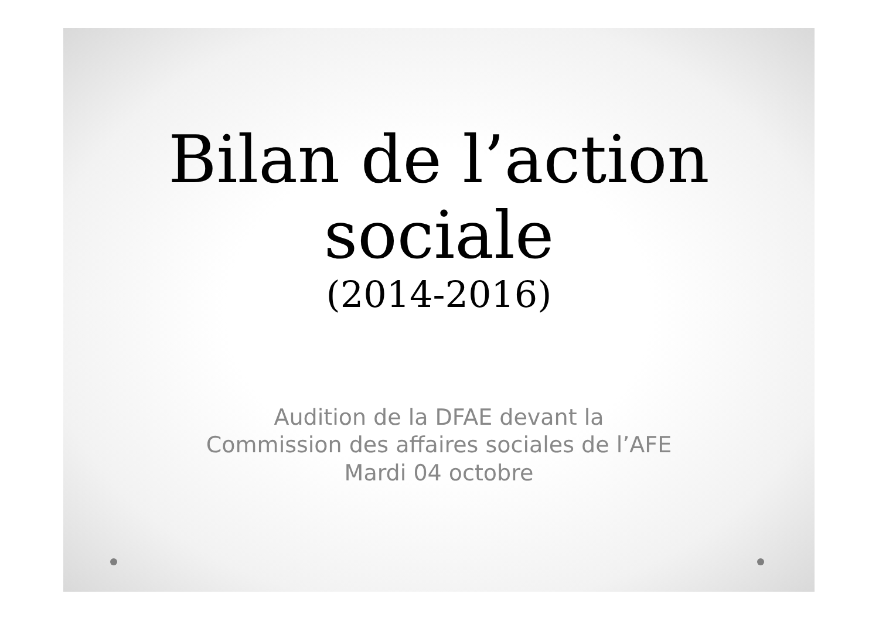Bilan de l’action
sociale
(2014-2016)
Audition de la DFAE devant la
Commission des affaires sociales de l’AFE
Mardi 04 octobre